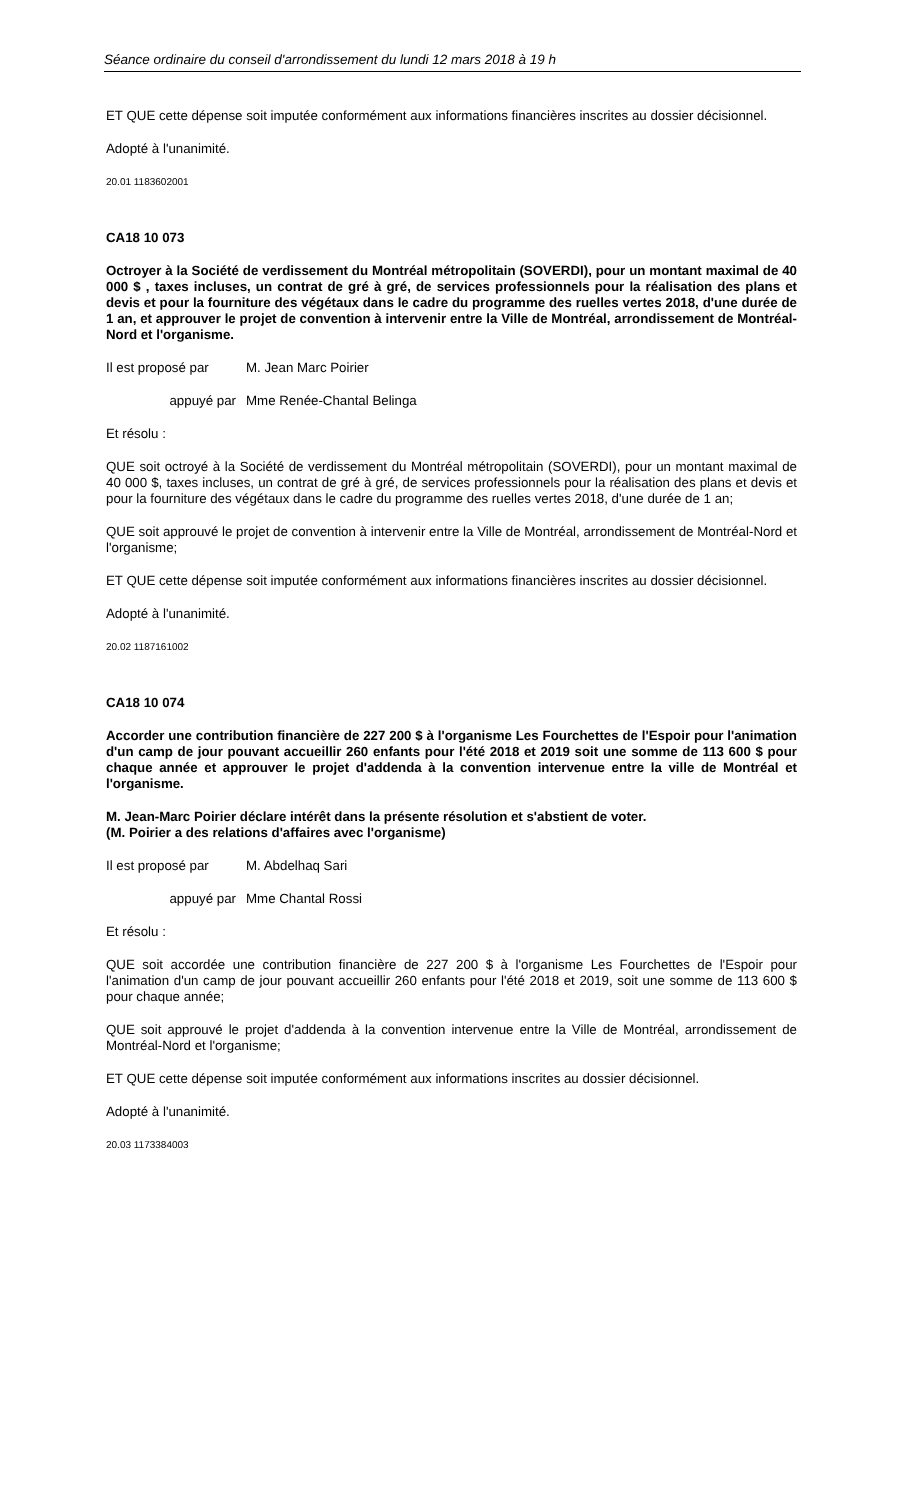Séance ordinaire du conseil d'arrondissement du lundi 12 mars 2018 à 19 h
ET QUE cette dépense soit imputée conformément aux informations financières inscrites au dossier décisionnel.
Adopté à l'unanimité.
20.01 1183602001
CA18 10 073
Octroyer à la Société de verdissement du Montréal métropolitain (SOVERDI), pour un montant maximal de 40 000 $ , taxes incluses, un contrat de gré à gré, de services professionnels pour la réalisation des plans et devis et pour la fourniture des végétaux dans le cadre du programme des ruelles vertes 2018, d'une durée de 1 an, et approuver le projet de convention à intervenir entre la Ville de Montréal, arrondissement de Montréal-Nord et l'organisme.
Il est proposé par M. Jean Marc Poirier
appuyé par Mme Renée-Chantal Belinga
Et résolu :
QUE soit octroyé à la Société de verdissement du Montréal métropolitain (SOVERDI), pour un montant maximal de 40 000 $, taxes incluses, un contrat de gré à gré, de services professionnels pour la réalisation des plans et devis et pour la fourniture des végétaux dans le cadre du programme des ruelles vertes 2018, d'une durée de 1 an;
QUE soit approuvé le projet de convention à intervenir entre la Ville de Montréal, arrondissement de Montréal-Nord et l'organisme;
ET QUE cette dépense soit imputée conformément aux informations financières inscrites au dossier décisionnel.
Adopté à l'unanimité.
20.02 1187161002
CA18 10 074
Accorder une contribution financière de 227 200 $ à l'organisme Les Fourchettes de l'Espoir pour l'animation d'un camp de jour pouvant accueillir 260 enfants pour l'été 2018 et 2019 soit une somme de 113 600 $ pour chaque année et approuver le projet d'addenda à la convention intervenue entre la ville de Montréal et l'organisme.
M. Jean-Marc Poirier déclare intérêt dans la présente résolution et s'abstient de voter.
(M. Poirier a des relations d'affaires avec l'organisme)
Il est proposé par M. Abdelhaq Sari
appuyé par Mme Chantal Rossi
Et résolu :
QUE soit accordée une contribution financière de 227 200 $ à l'organisme Les Fourchettes de l'Espoir pour l'animation d'un camp de jour pouvant accueillir 260 enfants pour l'été 2018 et 2019, soit une somme de 113 600 $ pour chaque année;
QUE soit approuvé le projet d'addenda à la convention intervenue entre la Ville de Montréal, arrondissement de Montréal-Nord et l'organisme;
ET QUE cette dépense soit imputée conformément aux informations inscrites au dossier décisionnel.
Adopté à l'unanimité.
20.03 1173384003